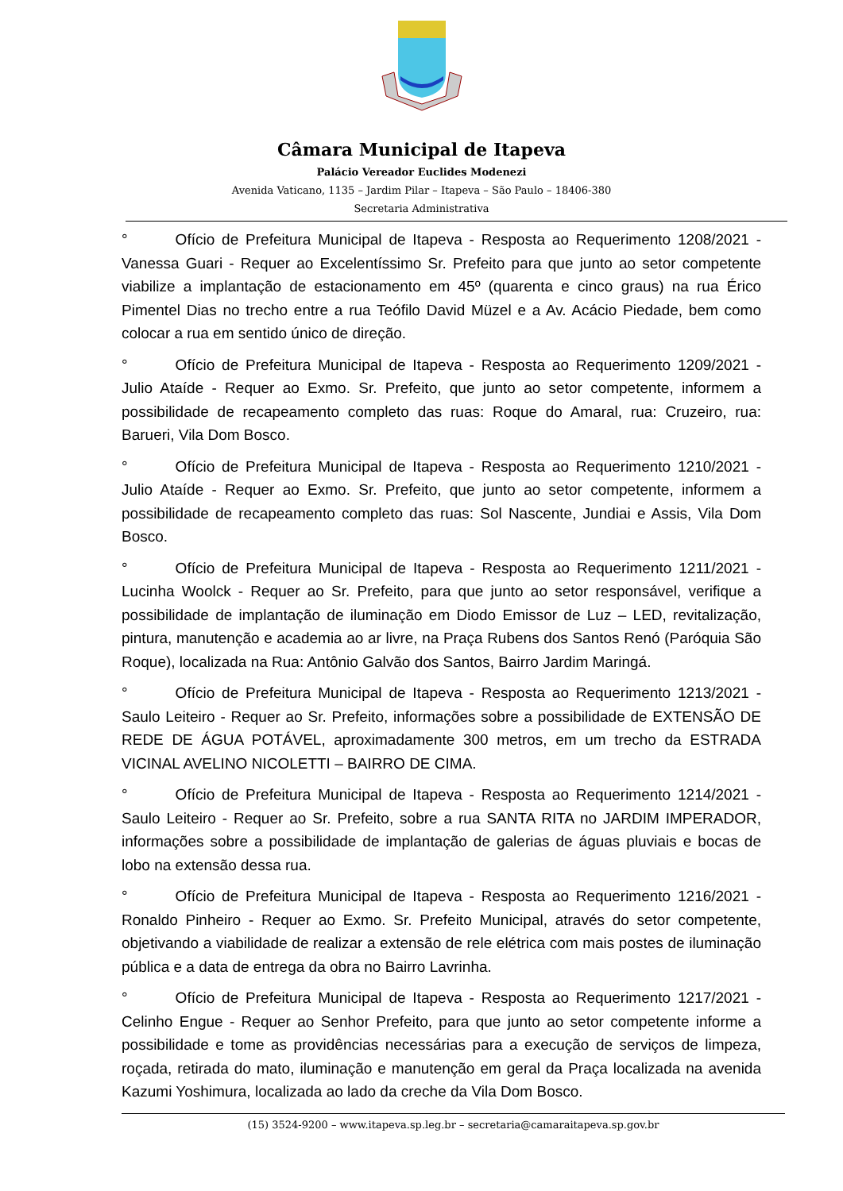Câmara Municipal de Itapeva
Palácio Vereador Euclides Modenezi
Avenida Vaticano, 1135 – Jardim Pilar – Itapeva – São Paulo – 18406-380
Secretaria Administrativa
° Ofício de Prefeitura Municipal de Itapeva - Resposta ao Requerimento 1208/2021 - Vanessa Guari - Requer ao Excelentíssimo Sr. Prefeito para que junto ao setor competente viabilize a implantação de estacionamento em 45º (quarenta e cinco graus) na rua Érico Pimentel Dias no trecho entre a rua Teófilo David Müzel e a Av. Acácio Piedade, bem como colocar a rua em sentido único de direção.
° Ofício de Prefeitura Municipal de Itapeva - Resposta ao Requerimento 1209/2021 - Julio Ataíde - Requer ao Exmo. Sr. Prefeito, que junto ao setor competente, informem a possibilidade de recapeamento completo das ruas: Roque do Amaral, rua: Cruzeiro, rua: Barueri, Vila Dom Bosco.
° Ofício de Prefeitura Municipal de Itapeva - Resposta ao Requerimento 1210/2021 - Julio Ataíde - Requer ao Exmo. Sr. Prefeito, que junto ao setor competente, informem a possibilidade de recapeamento completo das ruas: Sol Nascente, Jundiai e Assis, Vila Dom Bosco.
° Ofício de Prefeitura Municipal de Itapeva - Resposta ao Requerimento 1211/2021 - Lucinha Woolck - Requer ao Sr. Prefeito, para que junto ao setor responsável, verifique a possibilidade de implantação de iluminação em Diodo Emissor de Luz – LED, revitalização, pintura, manutenção e academia ao ar livre, na Praça Rubens dos Santos Renó (Paróquia São Roque), localizada na Rua: Antônio Galvão dos Santos, Bairro Jardim Maringá.
° Ofício de Prefeitura Municipal de Itapeva - Resposta ao Requerimento 1213/2021 - Saulo Leiteiro - Requer ao Sr. Prefeito, informações sobre a possibilidade de EXTENSÃO DE REDE DE ÁGUA POTÁVEL, aproximadamente 300 metros, em um trecho da ESTRADA VICINAL AVELINO NICOLETTI – BAIRRO DE CIMA.
° Ofício de Prefeitura Municipal de Itapeva - Resposta ao Requerimento 1214/2021 - Saulo Leiteiro - Requer ao Sr. Prefeito, sobre a rua SANTA RITA no JARDIM IMPERADOR, informações sobre a possibilidade de implantação de galerias de águas pluviais e bocas de lobo na extensão dessa rua.
° Ofício de Prefeitura Municipal de Itapeva - Resposta ao Requerimento 1216/2021 - Ronaldo Pinheiro - Requer ao Exmo. Sr. Prefeito Municipal, através do setor competente, objetivando a viabilidade de realizar a extensão de rele elétrica com mais postes de iluminação pública e a data de entrega da obra no Bairro Lavrinha.
° Ofício de Prefeitura Municipal de Itapeva - Resposta ao Requerimento 1217/2021 - Celinho Engue - Requer ao Senhor Prefeito, para que junto ao setor competente informe a possibilidade e tome as providências necessárias para a execução de serviços de limpeza, roçada, retirada do mato, iluminação e manutenção em geral da Praça localizada na avenida Kazumi Yoshimura, localizada ao lado da creche da Vila Dom Bosco.
(15) 3524-9200 – www.itapeva.sp.leg.br – secretaria@camaraitapeva.sp.gov.br